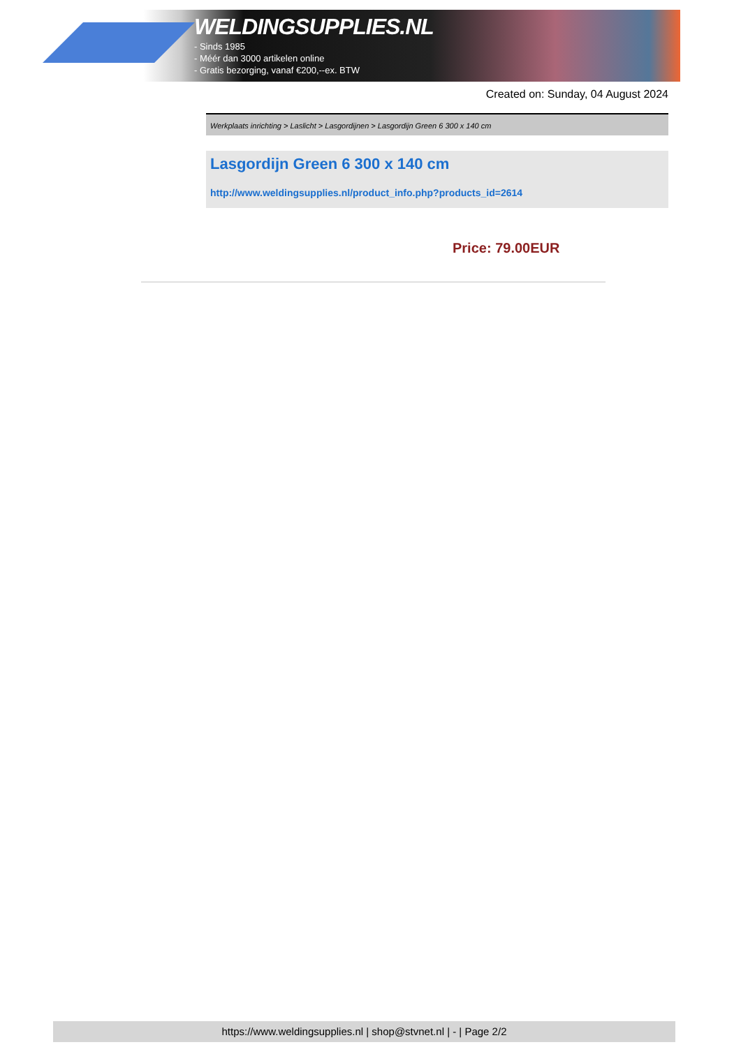WELDINGSUPPLIES.NL
- Sinds 1985
- Méér dan 3000 artikelen online
- Gratis bezorging, vanaf €200,--ex. BTW
Created on: Sunday, 04 August 2024
Werkplaats inrichting > Laslicht > Lasgordijnen > Lasgordijn Green 6 300 x 140 cm
Lasgordijn Green 6 300 x 140 cm
http://www.weldingsupplies.nl/product_info.php?products_id=2614
Price: 79.00EUR
https://www.weldingsupplies.nl | shop@stvnet.nl | - | Page 2/2